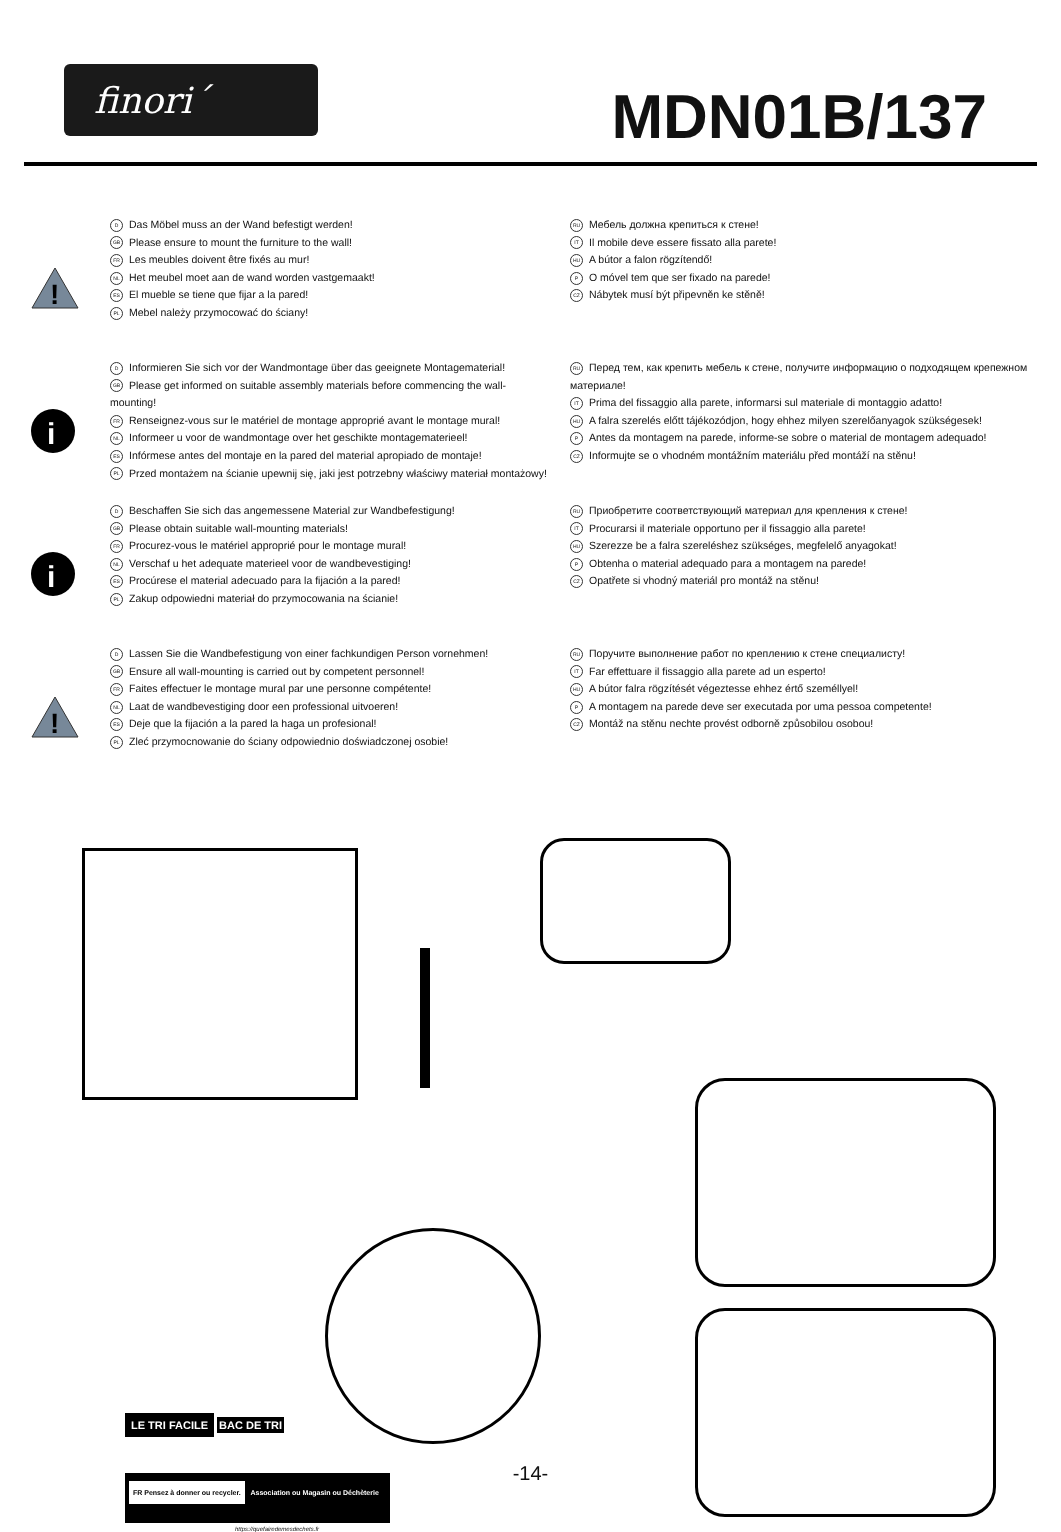finori´
MDN01B/137
!
D Das Möbel muss an der Wand befestigt werden!
GB Please ensure to mount the furniture to the wall!
FR Les meubles doivent être fixés au mur!
NL Het meubel moet aan de wand worden vastgemaakt!
ES El mueble se tiene que fijar a la pared!
PL Mebel należy przymocować do ściany!
RU Мебель должна крепиться к стене!
IT Il mobile deve essere fissato alla parete!
HU A bútor a falon rögzítendő!
P O móvel tem que ser fixado na parede!
CZ Nábytek musí být připevněn ke stěně!
i
D Informieren Sie sich vor der Wandmontage über das geeignete Montagematerial!
GB Please get informed on suitable assembly materials before commencing the wall-mounting!
FR Renseignez-vous sur le matériel de montage approprié avant le montage mural!
NL Informeer u voor de wandmontage over het geschikte montagematerieel!
ES Infórmese antes del montaje en la pared del material apropiado de montaje!
PL Przed montażem na ścianie upewnij się, jaki jest potrzebny właściwy materiał montażowy!
RU Перед тем, как крепить мебель к стене, получите информацию о подходящем крепежном материале!
IT Prima del fissaggio alla parete, informarsi sul materiale di montaggio adatto!
HU A falra szerelés előtt tájékozódjon, hogy ehhez milyen szerelőanyagok szükségesek!
P Antes da montagem na parede, informe-se sobre o material de montagem adequado!
CZ Informujte se o vhodném montážním materiálu před montáží na stěnu!
i
D Beschaffen Sie sich das angemessene Material zur Wandbefestigung!
GB Please obtain suitable wall-mounting materials!
FR Procurez-vous le matériel approprié pour le montage mural!
NL Verschaf u het adequate materieel voor de wandbevestiging!
ES Procúrese el material adecuado para la fijación a la pared!
PL Zakup odpowiedni materiał do przymocowania na ścianie!
RU Приобретите соответствующий материал для крепления к стене!
IT Procurarsi il materiale opportuno per il fissaggio alla parete!
HU Szerezze be a falra szereléshez szükséges, megfelelő anyagokat!
P Obtenha o material adequado para a montagem na parede!
CZ Opatřete si vhodný materiál pro montáž na stěnu!
!
D Lassen Sie die Wandbefestigung von einer fachkundigen Person vornehmen!
GB Ensure all wall-mounting is carried out by competent personnel!
FR Faites effectuer le montage mural par une personne compétente!
NL Laat de wandbevestiging door een professional uitvoeren!
ES Deje que la fijación a la pared la haga un profesional!
PL Zleć przymocnowanie do ściany odpowiednio doświadczonej osobie!
RU Поручите выполнение работ по креплению к стене специалисту!
IT Far effettuare il fissaggio alla parete ad un esperto!
HU A bútor falra rögzítését végeztesse ehhez értő személlyel!
P A montagem na parede deve ser executada por uma pessoa competente!
CZ Montáž na stěnu nechte provést odborně způsobilou osobou!
LE TRI FACILE BAC DE TRI
FR Pensez à donner ou recycler. Association ou Magasin ou Déchèterie
https://quefairedemesdechets.fr
-14-